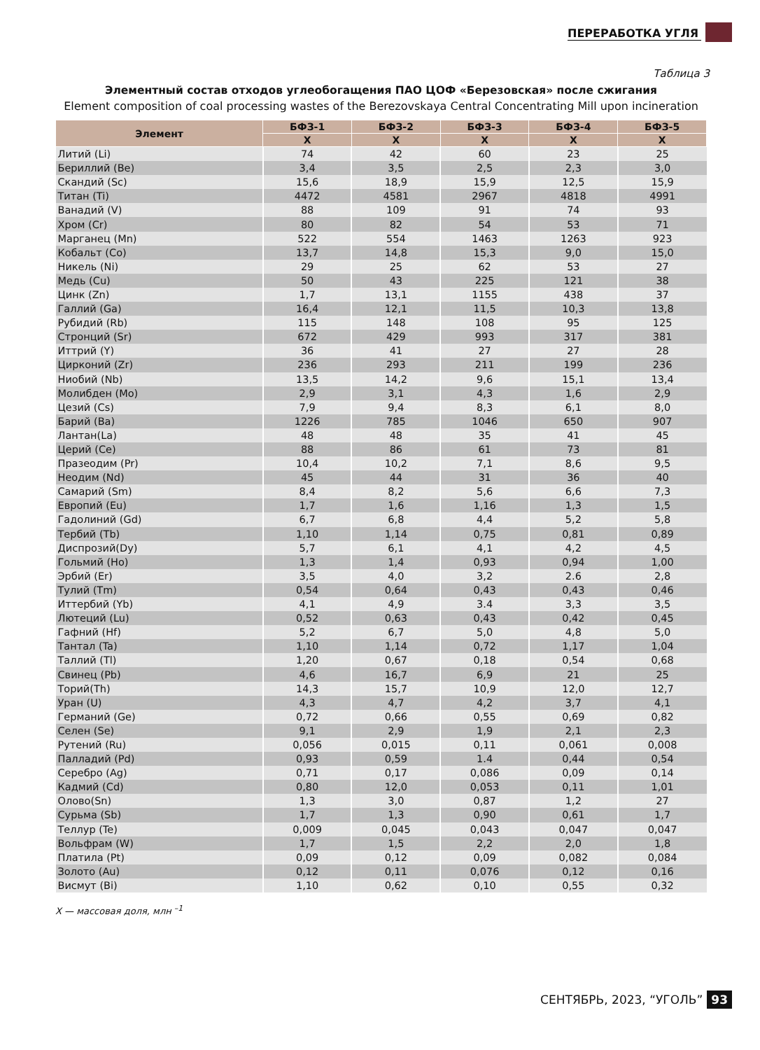ПЕРЕРАБОТКА УГЛЯ
Таблица 3
Элементный состав отходов углеобогащения ПАО ЦОФ «Березовская» после сжигания
Element composition of coal processing wastes of the Berezovskaya Central Concentrating Mill upon incineration
| Элемент | БФЗ-1 | БФЗ-2 | БФЗ-3 | БФЗ-4 | БФЗ-5 |
| --- | --- | --- | --- | --- | --- |
| | X | X | X | X | X |
| Литий (Li) | 74 | 42 | 60 | 23 | 25 |
| Бериллий (Be) | 3,4 | 3,5 | 2,5 | 2,3 | 3,0 |
| Скандий (Sc) | 15,6 | 18,9 | 15,9 | 12,5 | 15,9 |
| Титан (Ti) | 4472 | 4581 | 2967 | 4818 | 4991 |
| Ванадий (V) | 88 | 109 | 91 | 74 | 93 |
| Хром (Cr) | 80 | 82 | 54 | 53 | 71 |
| Марганец (Mn) | 522 | 554 | 1463 | 1263 | 923 |
| Кобальт (Co) | 13,7 | 14,8 | 15,3 | 9,0 | 15,0 |
| Никель (Ni) | 29 | 25 | 62 | 53 | 27 |
| Медь (Cu) | 50 | 43 | 225 | 121 | 38 |
| Цинк (Zn) | 1,7 | 13,1 | 1155 | 438 | 37 |
| Галлий (Ga) | 16,4 | 12,1 | 11,5 | 10,3 | 13,8 |
| Рубидий (Rb) | 115 | 148 | 108 | 95 | 125 |
| Стронций (Sr) | 672 | 429 | 993 | 317 | 381 |
| Иттрий (Y) | 36 | 41 | 27 | 27 | 28 |
| Цирконий (Zr) | 236 | 293 | 211 | 199 | 236 |
| Ниобий (Nb) | 13,5 | 14,2 | 9,6 | 15,1 | 13,4 |
| Молибден (Mo) | 2,9 | 3,1 | 4,3 | 1,6 | 2,9 |
| Цезий (Cs) | 7,9 | 9,4 | 8,3 | 6,1 | 8,0 |
| Барий (Ba) | 1226 | 785 | 1046 | 650 | 907 |
| Лантан(La) | 48 | 48 | 35 | 41 | 45 |
| Церий (Ce) | 88 | 86 | 61 | 73 | 81 |
| Празеодим (Pr) | 10,4 | 10,2 | 7,1 | 8,6 | 9,5 |
| Неодим (Nd) | 45 | 44 | 31 | 36 | 40 |
| Самарий (Sm) | 8,4 | 8,2 | 5,6 | 6,6 | 7,3 |
| Европий (Eu) | 1,7 | 1,6 | 1,16 | 1,3 | 1,5 |
| Гадолиний (Gd) | 6,7 | 6,8 | 4,4 | 5,2 | 5,8 |
| Тербий (Tb) | 1,10 | 1,14 | 0,75 | 0,81 | 0,89 |
| Диспрозий(Dy) | 5,7 | 6,1 | 4,1 | 4,2 | 4,5 |
| Гольмий (Ho) | 1,3 | 1,4 | 0,93 | 0,94 | 1,00 |
| Эрбий (Er) | 3,5 | 4,0 | 3,2 | 2.6 | 2,8 |
| Тулий (Tm) | 0,54 | 0,64 | 0,43 | 0,43 | 0,46 |
| Иттербий (Yb) | 4,1 | 4,9 | 3.4 | 3,3 | 3,5 |
| Лютеций (Lu) | 0,52 | 0,63 | 0,43 | 0,42 | 0,45 |
| Гафний (Hf) | 5,2 | 6,7 | 5,0 | 4,8 | 5,0 |
| Тантал (Ta) | 1,10 | 1,14 | 0,72 | 1,17 | 1,04 |
| Таллий (Tl) | 1,20 | 0,67 | 0,18 | 0,54 | 0,68 |
| Свинец (Pb) | 4,6 | 16,7 | 6,9 | 21 | 25 |
| Торий(Th) | 14,3 | 15,7 | 10,9 | 12,0 | 12,7 |
| Уран (U) | 4,3 | 4,7 | 4,2 | 3,7 | 4,1 |
| Германий (Ge) | 0,72 | 0,66 | 0,55 | 0,69 | 0,82 |
| Селен (Se) | 9,1 | 2,9 | 1,9 | 2,1 | 2,3 |
| Рутений (Ru) | 0,056 | 0,015 | 0,11 | 0,061 | 0,008 |
| Палладий (Pd) | 0,93 | 0,59 | 1.4 | 0,44 | 0,54 |
| Серебро (Ag) | 0,71 | 0,17 | 0,086 | 0,09 | 0,14 |
| Кадмий (Cd) | 0,80 | 12,0 | 0,053 | 0,11 | 1,01 |
| Олово(Sn) | 1,3 | 3,0 | 0,87 | 1,2 | 27 |
| Сурьма (Sb) | 1,7 | 1,3 | 0,90 | 0,61 | 1,7 |
| Теллур (Te) | 0,009 | 0,045 | 0,043 | 0,047 | 0,047 |
| Вольфрам (W) | 1,7 | 1,5 | 2,2 | 2,0 | 1,8 |
| Платила (Pt) | 0,09 | 0,12 | 0,09 | 0,082 | 0,084 |
| Золото (Au) | 0,12 | 0,11 | 0,076 | 0,12 | 0,16 |
| Висмут (Bi) | 1,10 | 0,62 | 0,10 | 0,55 | 0,32 |
X — массовая доля, млн <sup>–1</sup>
СЕНТЯБРЬ, 2023, “УГОЛЬ” 93